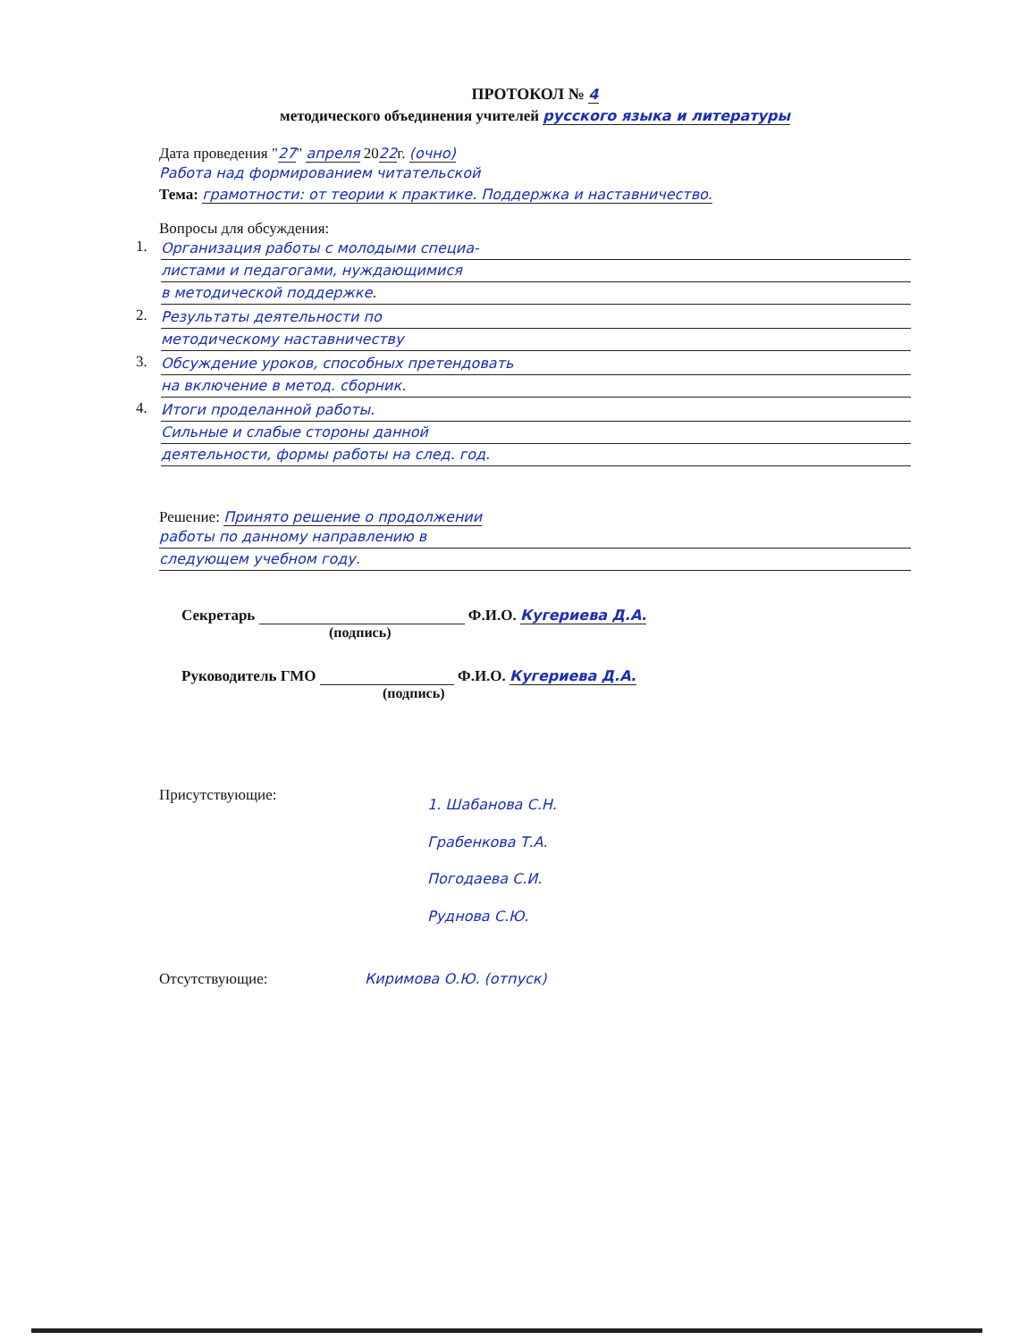ПРОТОКОЛ № 4
методического объединения учителей русского языка и литературы
Дата проведения "27" апреля 2022г. (очно)
Работа над формированием читательской
Тема: грамотности: от теории к практике. Поддержка и наставничество.
Вопросы для обсуждения:
1.
Организация работы с молодыми специа-
листами и педагогами, нуждающимися
в методической поддержке.
2.
Результаты деятельности по
методическому наставничеству
3.
Обсуждение уроков, способных претендовать
на включение в метод. сборник.
4.
Итоги проделанной работы.
Сильные и слабые стороны данной
деятельности, формы работы на след. год.
Решение: Принято решение о продолжении
работы по данному направлению в
следующем учебном году.
Секретарь Ф.И.О. Кугериева Д.А.
(подпись)
Руководитель ГМО Ф.И.О. Кугериева Д.А.
(подпись)
Присутствующие:
1. Шабанова С.Н.
Грабенкова Т.А.
Погодаева С.И.
Руднова С.Ю.
Отсутствующие: Киримова О.Ю. (отпуск)